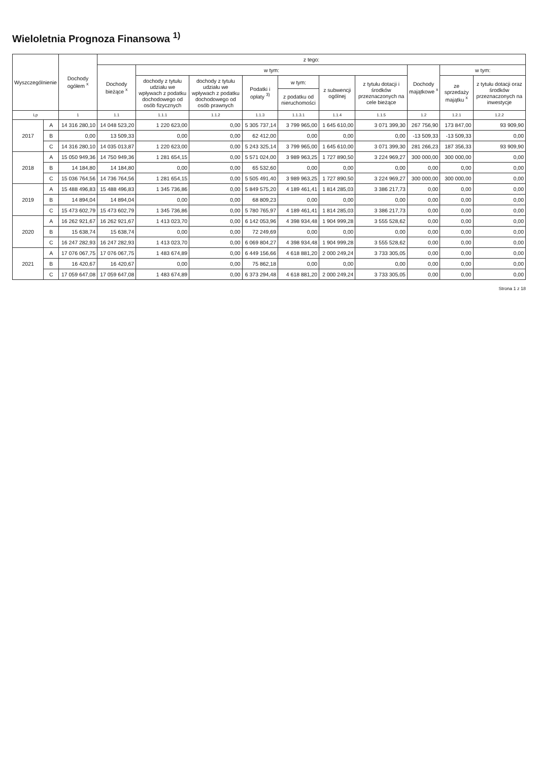Wieloletnia Prognoza Finansowa <sup>1)</sup>
| Wyszczególnienie | | Dochody ogółem <sup>x</sup> | z tego: | | | | | | | | | |
| --- | --- | --- | --- | --- | --- | --- | --- | --- | --- | --- | --- | --- |
| | | | Dochody bieżące <sup>x</sup> | w tym: | | | | | | Dochody majątkowe <sup>x</sup> | w tym: | |
| | | | | dochody z tytułu udziału we wpływach z podatku dochodowego od osób fizycznych | dochody z tytułu udziału we wpływach z podatku dochodowego od osób prawnych | Podatki i opłaty <sup>3)</sup> | w tym: | z subwencji ogólnej | z tytułu dotacji i środków przeznaczonych na cele bieżące | | ze sprzedaży majątku <sup>x</sup> | z tytułu dotacji oraz środków przeznaczonych na inwestycje |
| | | | | | | | z podatku od nieruchomości | | | | | |
| Lp | | 1 | 1.1 | 1.1.1 | 1.1.2 | 1.1.3 | 1.1.3.1 | 1.1.4 | 1.1.5 | 1.2 | 1.2.1 | 1.2.2 |
| 2017 | A | 14 316 280,10 | 14 048 523,20 | 1 220 623,00 | 0,00 | 5 305 737,14 | 3 799 965,00 | 1 645 610,00 | 3 071 399,30 | 267 756,90 | 173 847,00 | 93 909,90 |
| | B | 0,00 | 13 509,33 | 0,00 | 0,00 | 62 412,00 | 0,00 | 0,00 | 0,00 | -13 509,33 | -13 509,33 | 0,00 |
| | C | 14 316 280,10 | 14 035 013,87 | 1 220 623,00 | 0,00 | 5 243 325,14 | 3 799 965,00 | 1 645 610,00 | 3 071 399,30 | 281 266,23 | 187 356,33 | 93 909,90 |
| 2018 | A | 15 050 949,36 | 14 750 949,36 | 1 281 654,15 | 0,00 | 5 571 024,00 | 3 989 963,25 | 1 727 890,50 | 3 224 969,27 | 300 000,00 | 300 000,00 | 0,00 |
| | B | 14 184,80 | 14 184,80 | 0,00 | 0,00 | 65 532,60 | 0,00 | 0,00 | 0,00 | 0,00 | 0,00 | 0,00 |
| | C | 15 036 764,56 | 14 736 764,56 | 1 281 654,15 | 0,00 | 5 505 491,40 | 3 989 963,25 | 1 727 890,50 | 3 224 969,27 | 300 000,00 | 300 000,00 | 0,00 |
| 2019 | A | 15 488 496,83 | 15 488 496,83 | 1 345 736,86 | 0,00 | 5 849 575,20 | 4 189 461,41 | 1 814 285,03 | 3 386 217,73 | 0,00 | 0,00 | 0,00 |
| | B | 14 894,04 | 14 894,04 | 0,00 | 0,00 | 68 809,23 | 0,00 | 0,00 | 0,00 | 0,00 | 0,00 | 0,00 |
| | C | 15 473 602,79 | 15 473 602,79 | 1 345 736,86 | 0,00 | 5 780 765,97 | 4 189 461,41 | 1 814 285,03 | 3 386 217,73 | 0,00 | 0,00 | 0,00 |
| 2020 | A | 16 262 921,67 | 16 262 921,67 | 1 413 023,70 | 0,00 | 6 142 053,96 | 4 398 934,48 | 1 904 999,28 | 3 555 528,62 | 0,00 | 0,00 | 0,00 |
| | B | 15 638,74 | 15 638,74 | 0,00 | 0,00 | 72 249,69 | 0,00 | 0,00 | 0,00 | 0,00 | 0,00 | 0,00 |
| | C | 16 247 282,93 | 16 247 282,93 | 1 413 023,70 | 0,00 | 6 069 804,27 | 4 398 934,48 | 1 904 999,28 | 3 555 528,62 | 0,00 | 0,00 | 0,00 |
| 2021 | A | 17 076 067,75 | 17 076 067,75 | 1 483 674,89 | 0,00 | 6 449 156,66 | 4 618 881,20 | 2 000 249,24 | 3 733 305,05 | 0,00 | 0,00 | 0,00 |
| | B | 16 420,67 | 16 420,67 | 0,00 | 0,00 | 75 862,18 | 0,00 | 0,00 | 0,00 | 0,00 | 0,00 | 0,00 |
| | C | 17 059 647,08 | 17 059 647,08 | 1 483 674,89 | 0,00 | 6 373 294,48 | 4 618 881,20 | 2 000 249,24 | 3 733 305,05 | 0,00 | 0,00 | 0,00 |
Strona 1 z 18